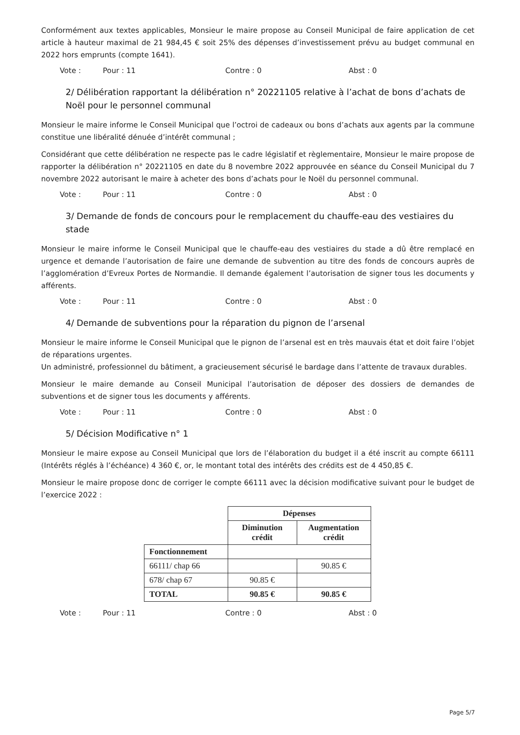Conformément aux textes applicables, Monsieur le maire propose au Conseil Municipal de faire application de cet article à hauteur maximal de 21 984,45 € soit 25% des dépenses d’investissement prévu au budget communal en 2022 hors emprunts (compte 1641).
Vote : Pour : 11 Contre : 0 Abst : 0
2/ Délibération rapportant la délibération n° 20221105 relative à l’achat de bons d’achats de Noël pour le personnel communal
Monsieur le maire informe le Conseil Municipal que l’octroi de cadeaux ou bons d’achats aux agents par la commune constitue une libéralité dénuée d’intérêt communal ;
Considérant que cette délibération ne respecte pas le cadre législatif et règlementaire, Monsieur le maire propose de rapporter la délibération n° 20221105 en date du 8 novembre 2022 approuvée en séance du Conseil Municipal du 7 novembre 2022 autorisant le maire à acheter des bons d’achats pour le Noël du personnel communal.
Vote : Pour : 11 Contre : 0 Abst : 0
3/ Demande de fonds de concours pour le remplacement du chauffe-eau des vestiaires du stade
Monsieur le maire informe le Conseil Municipal que le chauffe-eau des vestiaires du stade a dû être remplacé en urgence et demande l’autorisation de faire une demande de subvention au titre des fonds de concours auprès de l’agglomération d’Evreux Portes de Normandie. Il demande également l’autorisation de signer tous les documents y afférents.
Vote : Pour : 11 Contre : 0 Abst : 0
4/ Demande de subventions pour la réparation du pignon de l’arsenal
Monsieur le maire informe le Conseil Municipal que le pignon de l’arsenal est en très mauvais état et doit faire l’objet de réparations urgentes.
Un administré, professionnel du bâtiment, a gracieusement sécurisé le bardage dans l’attente de travaux durables.
Monsieur le maire demande au Conseil Municipal l’autorisation de déposer des dossiers de demandes de subventions et de signer tous les documents y afférents.
Vote : Pour : 11 Contre : 0 Abst : 0
5/ Décision Modificative n° 1
Monsieur le maire expose au Conseil Municipal que lors de l’élaboration du budget il a été inscrit au compte 66111 (Intérêts réglés à l’échéance) 4 360 €, or, le montant total des intérêts des crédits est de 4 450,85 €.
Monsieur le maire propose donc de corriger le compte 66111 avec la décision modificative suivant pour le budget de l’exercice 2022 :
| | Dépenses | |
| | Diminution crédit | Augmentation crédit |
| Fonctionnement | | |
| 66111/ chap 66 | | 90.85 € |
| 678/ chap 67 | 90.85 € | |
| TOTAL | 90.85 € | 90.85 € |
Vote : Pour : 11 Contre : 0 Abst : 0
Page 5/7